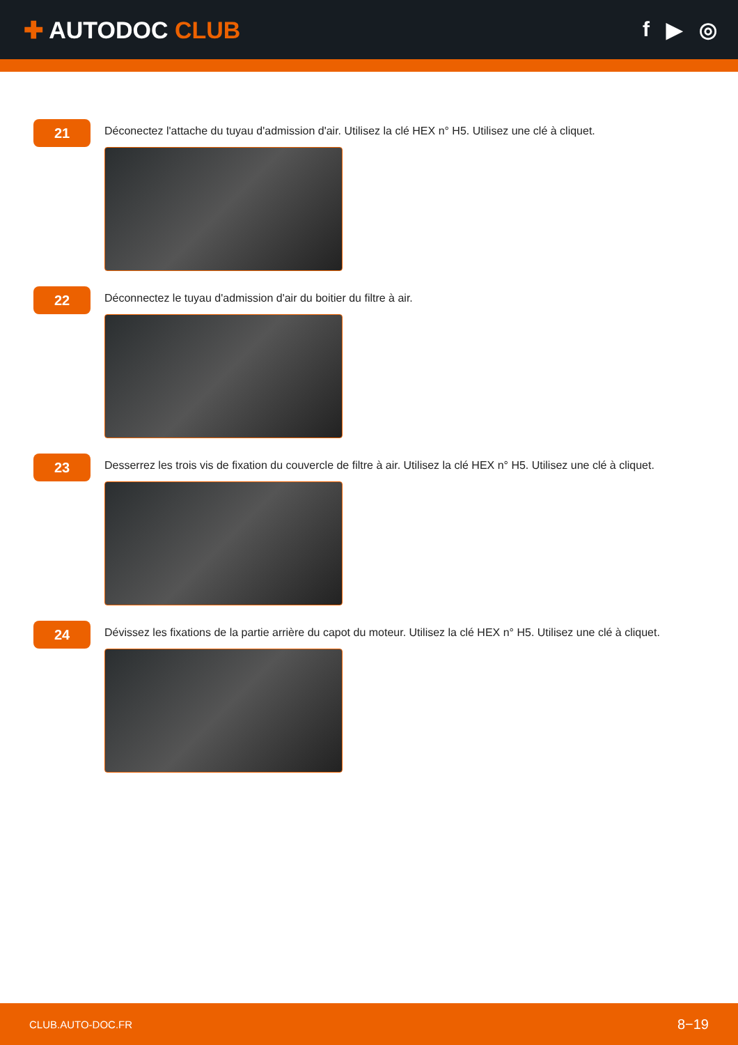✚ AUTODOC CLUB f ▶ ◎
21
Déconectez l'attache du tuyau d'admission d'air. Utilisez la clé HEX n° H5. Utilisez une clé à cliquet.
22
Déconnectez le tuyau d'admission d'air du boitier du filtre à air.
23
Desserrez les trois vis de fixation du couvercle de filtre à air. Utilisez la clé HEX n° H5. Utilisez une clé à cliquet.
24
Dévissez les fixations de la partie arrière du capot du moteur. Utilisez la clé HEX n° H5. Utilisez une clé à cliquet.
CLUB.AUTO-DOC.FR 8−19